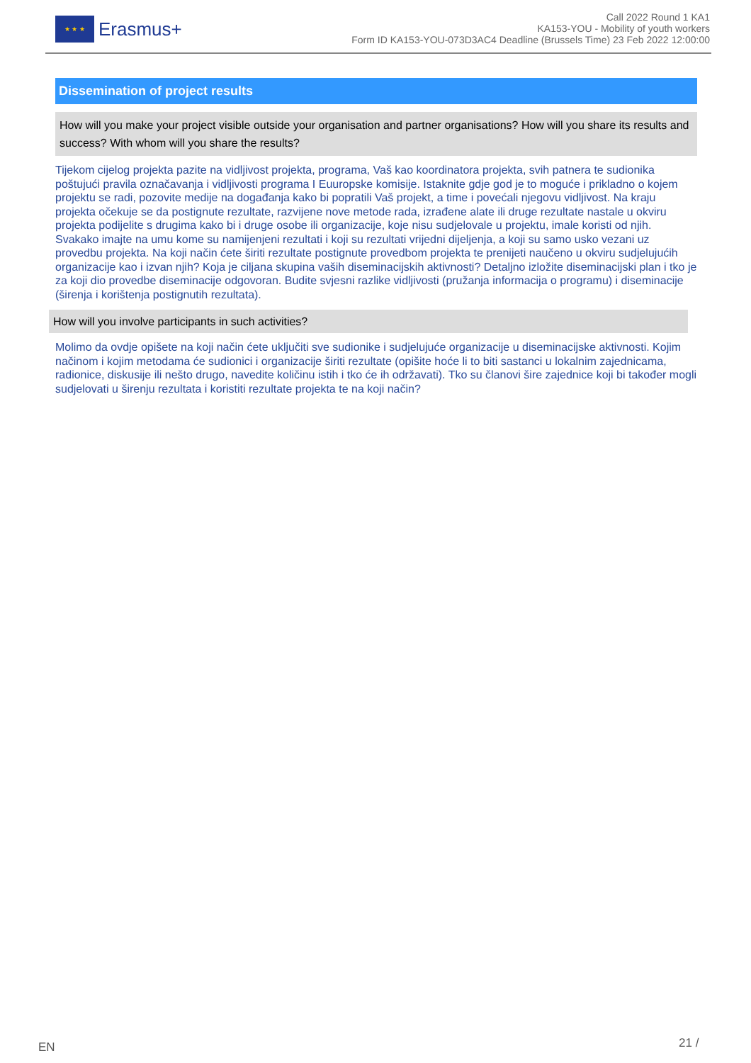★ ★ ★
Erasmus+
Call 2022 Round 1 KA1
KA153-YOU - Mobility of youth workers
Form ID KA153-YOU-073D3AC4 Deadline (Brussels Time) 23 Feb 2022 12:00:00
Dissemination of project results
How will you make your project visible outside your organisation and partner organisations? How will you share its results and success? With whom will you share the results?
Tijekom cijelog projekta pazite na vidljivost projekta, programa, Vaš kao koordinatora projekta, svih patnera te sudionika poštujući pravila označavanja i vidljivosti programa I Euuropske komisije. Istaknite gdje god je to moguće i prikladno o kojem projektu se radi, pozovite medije na događanja kako bi popratili Vaš projekt, a time i povećali njegovu vidljivost. Na kraju projekta očekuje se da postignute rezultate, razvijene nove metode rada, izrađene alate ili druge rezultate nastale u okviru projekta podijelite s drugima kako bi i druge osobe ili organizacije, koje nisu sudjelovale u projektu, imale koristi od njih. Svakako imajte na umu kome su namijenjeni rezultati i koji su rezultati vrijedni dijeljenja, a koji su samo usko vezani uz provedbu projekta. Na koji način ćete širiti rezultate postignute provedbom projekta te prenijeti naučeno u okviru sudjelujućih organizacije kao i izvan njih? Koja je ciljana skupina vaših diseminacijskih aktivnosti? Detaljno izložite diseminacijski plan i tko je za koji dio provedbe diseminacije odgovoran. Budite svjesni razlike vidljivosti (pružanja informacija o programu) i diseminacije (širenja i korištenja postignutih rezultata).
How will you involve participants in such activities?
Molimo da ovdje opišete na koji način ćete uključiti sve sudionike i sudjelujuće organizacije u diseminacijske aktivnosti. Kojim načinom i kojim metodama će sudionici i organizacije širiti rezultate (opišite hoće li to biti sastanci u lokalnim zajednicama, radionice, diskusije ili nešto drugo, navedite količinu istih i tko će ih održavati). Tko su članovi šire zajednice koji bi također mogli sudjelovati u širenju rezultata i koristiti rezultate projekta te na koji način?
EN 21 /